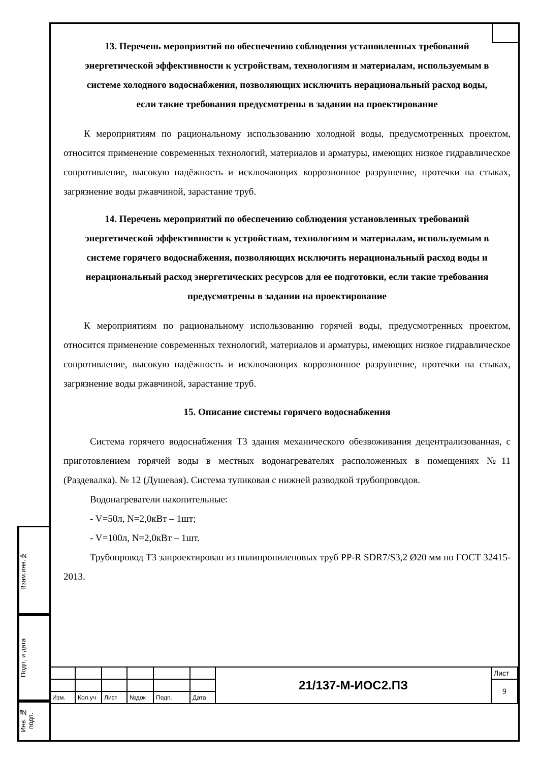Взам.инв.№
Подп. и дата
Инв. № подп.
13. Перечень мероприятий по обеспечению соблюдения установленных требований энергетической эффективности к устройствам, технологиям и материалам, используемым в системе холодного водоснабжения, позволяющих исключить нерациональный расход воды, если такие требования предусмотрены в задании на проектирование
К мероприятиям по рациональному использованию холодной воды, предусмотренных проектом, относится применение современных технологий, материалов и арматуры, имеющих низкое гидравлическое сопротивление, высокую надёжность и исключающих коррозионное разрушение, протечки на стыках, загрязнение воды ржавчиной, зарастание труб.
14. Перечень мероприятий по обеспечению соблюдения установленных требований энергетической эффективности к устройствам, технологиям и материалам, используемым в системе горячего водоснабжения, позволяющих исключить нерациональный расход воды и нерациональный расход энергетических ресурсов для ее подготовки, если такие требования предусмотрены в задании на проектирование
К мероприятиям по рациональному использованию горячей воды, предусмотренных проектом, относится применение современных технологий, материалов и арматуры, имеющих низкое гидравлическое сопротивление, высокую надёжность и исключающих коррозионное разрушение, протечки на стыках, загрязнение воды ржавчиной, зарастание труб.
15. Описание системы горячего водоснабжения
Система горячего водоснабжения Т3 здания механического обезвоживания децентрализованная, с приготовлением горячей воды в местных водонагревателях расположенных в помещениях №11 (Раздевалка). № 12 (Душевая). Система тупиковая с нижней разводкой трубопроводов.
Водонагреватели накопительные:
- V=50л, N=2,0кВт – 1шт;
- V=100л, N=2,0кВт – 1шт.
Трубопровод Т3 запроектирован из полипропиленовых труб PP-R SDR7/S3,2 Ø20 мм по ГОСТ 32415-2013.
| | | | | | | 21/137-М-ИОС2.ПЗ | Лист |
| | | | | | | | 9 |
| Изм. | Кол.уч | Лист | №док | Подп. | Дата | | |